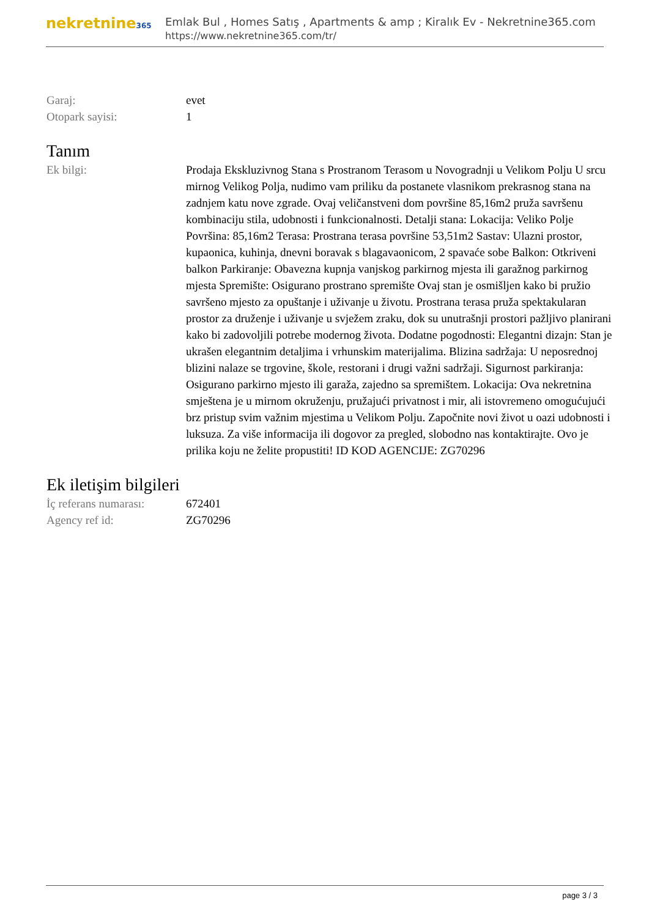nekretnine365
Emlak Bul , Homes Satış , Apartments & amp ; Kiralık Ev - Nekretnine365.com
https://www.nekretnine365.com/tr/
| Garaj: | evet |
| Otopark sayisi: | 1 |
Tanım
| Ek bilgi: | Prodaja Ekskluzivnog Stana s Prostranom Terasom u Novogradnji u Velikom Polju U srcu mirnog Velikog Polja, nudimo vam priliku da postanete vlasnikom prekrasnog stana na zadnjem katu nove zgrade. Ovaj veličanstveni dom površine 85,16m2 pruža savršenu kombinaciju stila, udobnosti i funkcionalnosti. Detalji stana: Lokacija: Veliko Polje Površina: 85,16m2 Terasa: Prostrana terasa površine 53,51m2 Sastav: Ulazni prostor, kupaonica, kuhinja, dnevni boravak s blagavaonicom, 2 spavaće sobe Balkon: Otkriveni balkon Parkiranje: Obavezna kupnja vanjskog parkirnog mjesta ili garažnog parkirnog mjesta Spremište: Osigurano prostrano spremište Ovaj stan je osmišljen kako bi pružio savršeno mjesto za opuštanje i uživanje u životu. Prostrana terasa pruža spektakularan prostor za druženje i uživanje u svježem zraku, dok su unutrašnji prostori pažljivo planirani kako bi zadovoljili potrebe modernog života. Dodatne pogodnosti: Elegantni dizajn: Stan je ukrašen elegantnim detaljima i vrhunskim materijalima. Blizina sadržaja: U neposrednoj blizini nalaze se trgovine, škole, restorani i drugi važni sadržaji. Sigurnost parkiranja: Osigurano parkirno mjesto ili garaža, zajedno sa spremištem. Lokacija: Ova nekretnina smještena je u mirnom okruženju, pružajući privatnost i mir, ali istovremeno omogućujući brz pristup svim važnim mjestima u Velikom Polju. Započnite novi život u oazi udobnosti i luksuza. Za više informacija ili dogovor za pregled, slobodno nas kontaktirajte. Ovo je prilika koju ne želite propustiti! ID KOD AGENCIJE: ZG70296 |
Ek iletişim bilgileri
| İç referans numarası: | 672401 |
| Agency ref id: | ZG70296 |
page 3 / 3